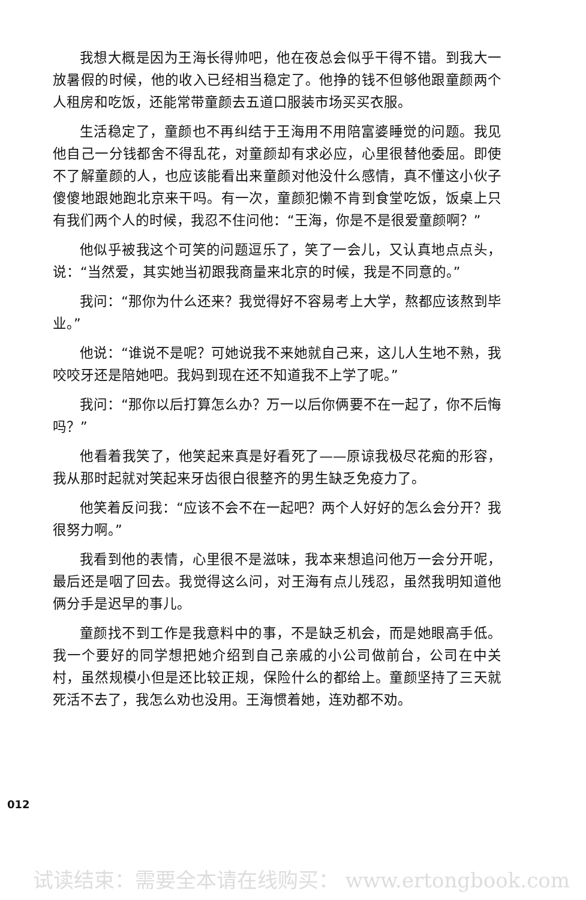我想大概是因为王海长得帅吧，他在夜总会似乎干得不错。到我大一放暑假的时候，他的收入已经相当稳定了。他挣的钱不但够他跟童颜两个人租房和吃饭，还能常带童颜去五道口服装市场买买衣服。
生活稳定了，童颜也不再纠结于王海用不用陪富婆睡觉的问题。我见他自己一分钱都舍不得乱花，对童颜却有求必应，心里很替他委屈。即使不了解童颜的人，也应该能看出来童颜对他没什么感情，真不懂这小伙子傻傻地跟她跑北京来干吗。有一次，童颜犯懒不肯到食堂吃饭，饭桌上只有我们两个人的时候，我忍不住问他：“王海，你是不是很爱童颜啊？”
他似乎被我这个可笑的问题逗乐了，笑了一会儿，又认真地点点头，说：“当然爱，其实她当初跟我商量来北京的时候，我是不同意的。”
我问：“那你为什么还来？我觉得好不容易考上大学，熬都应该熬到毕业。”
他说：“谁说不是呢？可她说我不来她就自己来，这儿人生地不熟，我咬咬牙还是陪她吧。我妈到现在还不知道我不上学了呢。”
我问：“那你以后打算怎么办？万一以后你俩要不在一起了，你不后悔吗？”
他看着我笑了，他笑起来真是好看死了——原谅我极尽花痴的形容，我从那时起就对笑起来牙齿很白很整齐的男生缺乏免疫力了。
他笑着反问我：“应该不会不在一起吧？两个人好好的怎么会分开？我很努力啊。”
我看到他的表情，心里很不是滋味，我本来想追问他万一会分开呢，最后还是咽了回去。我觉得这么问，对王海有点儿残忍，虽然我明知道他俩分手是迟早的事儿。
童颜找不到工作是我意料中的事，不是缺乏机会，而是她眼高手低。我一个要好的同学想把她介绍到自己亲戚的小公司做前台，公司在中关村，虽然规模小但是还比较正规，保险什么的都给上。童颜坚持了三天就死活不去了，我怎么劝也没用。王海惯着她，连劝都不劝。
012
试读结束：需要全本请在线购买： www.ertongbook.com